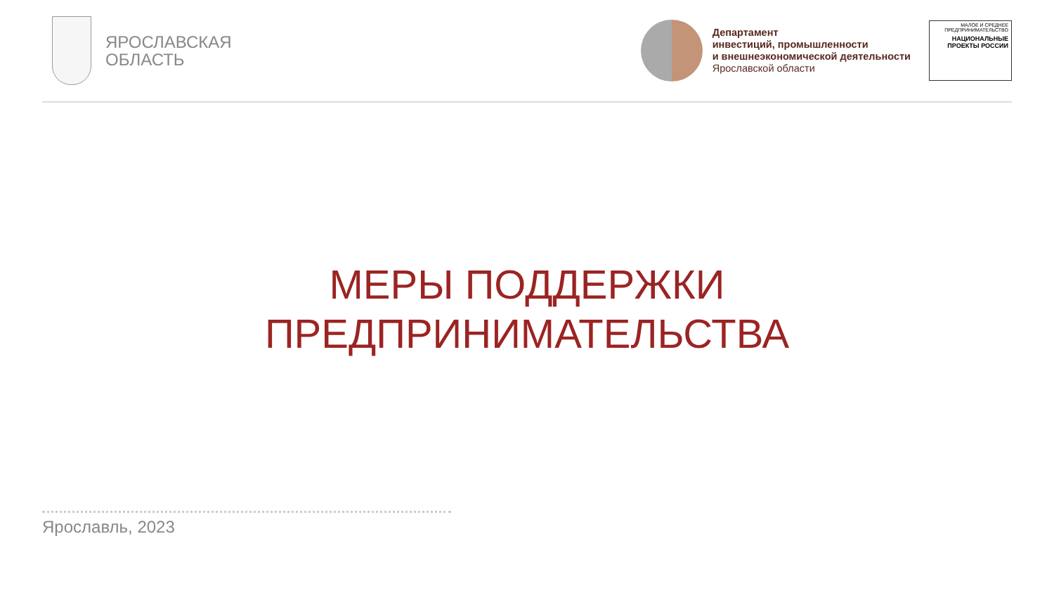ЯРОСЛАВСКАЯ
ОБЛАСТЬ
Департамент
инвестиций, промышленности
и внешнеэкономической деятельности
Ярославской области
МАЛОЕ И СРЕДНЕЕ ПРЕДПРИНИМАТЕЛЬСТВО
НАЦИОНАЛЬНЫЕ ПРОЕКТЫ РОССИИ
МЕРЫ ПОДДЕРЖКИ
ПРЕДПРИНИМАТЕЛЬСТВА
Ярославль, 2023